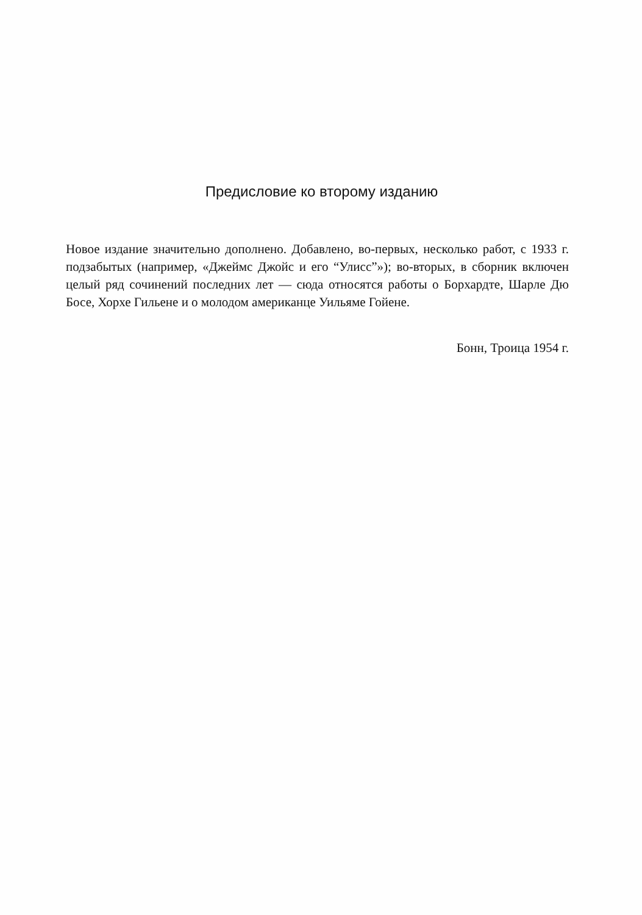Предисловие ко второму изданию
Новое издание значительно дополнено. Добавлено, во-первых, несколько работ, с 1933 г. подзабытых (например, «Джеймс Джойс и его “Улисс”»); во-вторых, в сборник включен целый ряд сочинений последних лет — сюда относятся работы о Борхардте, Шарле Дю Босе, Хорхе Гильене и о молодом американце Уильяме Гойене.
Бонн, Троица 1954 г.